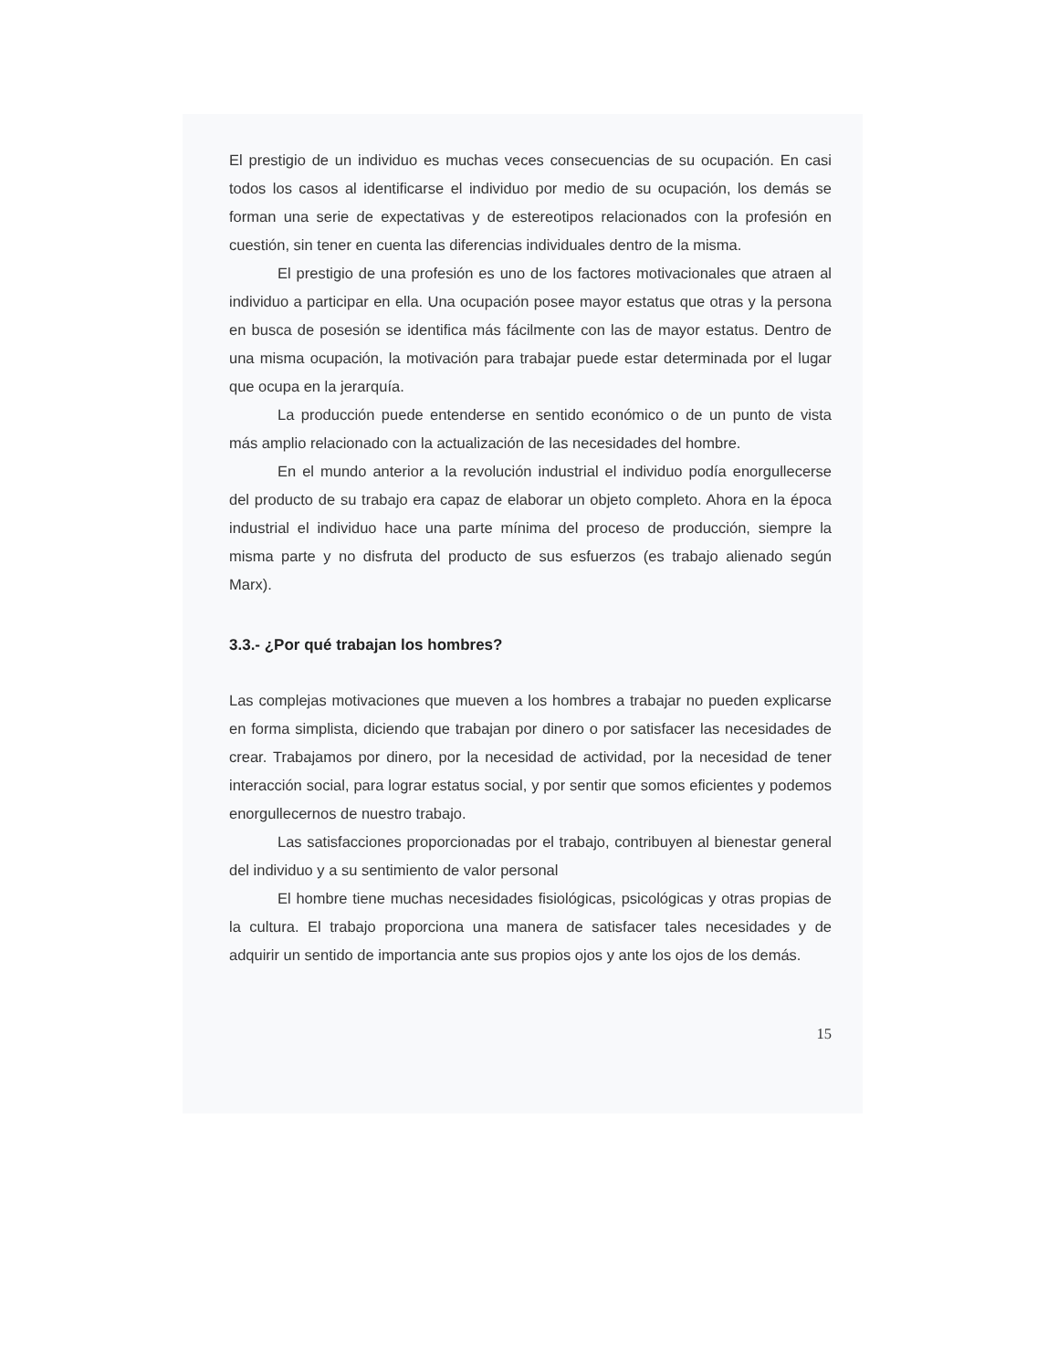El prestigio de un individuo es muchas veces consecuencias de su ocupación. En casi todos los casos al identificarse el individuo por medio de su ocupación, los demás se forman una serie de expectativas y de estereotipos relacionados con la profesión en cuestión, sin tener en cuenta las diferencias individuales dentro de la misma.
El prestigio de una profesión es uno de los factores motivacionales que atraen al individuo a participar en ella. Una ocupación posee mayor estatus que otras y la persona en busca de posesión se identifica más fácilmente con las de mayor estatus. Dentro de una misma ocupación, la motivación para trabajar puede estar determinada por el lugar que ocupa en la jerarquía.
La producción puede entenderse en sentido económico o de un punto de vista más amplio relacionado con la actualización de las necesidades del hombre.
En el mundo anterior a la revolución industrial el individuo podía enorgullecerse del producto de su trabajo era capaz de elaborar un objeto completo. Ahora en la época industrial el individuo hace una parte mínima del proceso de producción, siempre la misma parte y no disfruta del producto de sus esfuerzos (es trabajo alienado según Marx).
3.3.- ¿Por qué trabajan los hombres?
Las complejas motivaciones que mueven a los hombres a trabajar no pueden explicarse en forma simplista, diciendo que trabajan por dinero o por satisfacer las necesidades de crear. Trabajamos por dinero, por la necesidad de actividad, por la necesidad de tener interacción social, para lograr estatus social, y por sentir que somos eficientes y podemos enorgullecernos de nuestro trabajo.
Las satisfacciones proporcionadas por el trabajo, contribuyen al bienestar general del individuo y a su sentimiento de valor personal
El hombre tiene muchas necesidades fisiológicas, psicológicas y otras propias de la cultura. El trabajo proporciona una manera de satisfacer tales necesidades y de adquirir un sentido de importancia ante sus propios ojos y ante los ojos de los demás.
15